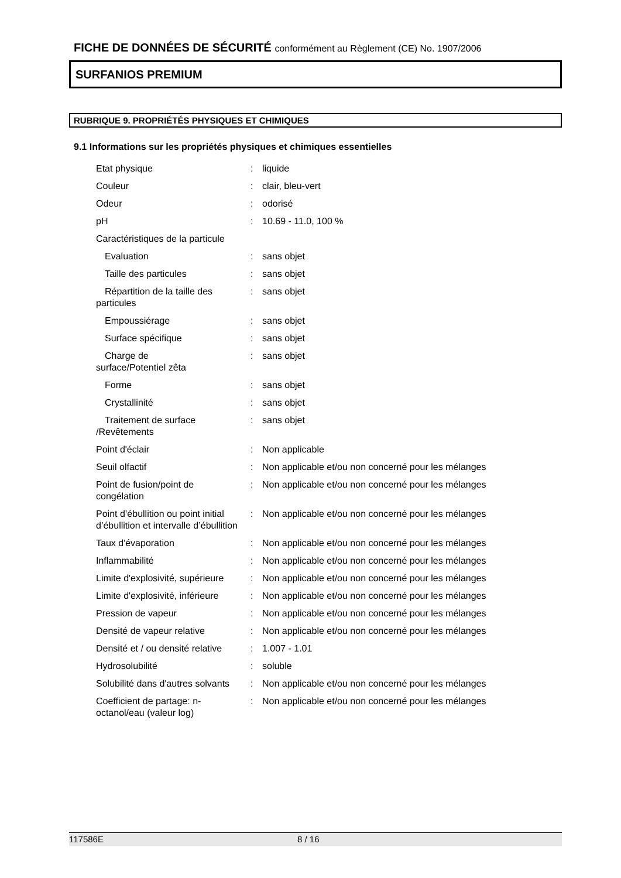FICHE DE DONNÉES DE SÉCURITÉ conformément au Règlement (CE) No. 1907/2006
SURFANIOS PREMIUM
RUBRIQUE 9. PROPRIÉTÉS PHYSIQUES ET CHIMIQUES
9.1 Informations sur les propriétés physiques et chimiques essentielles
| Etat physique | : | liquide |
| Couleur | : | clair, bleu-vert |
| Odeur | : | odorisé |
| pH | : | 10.69 - 11.0, 100 % |
| Caractéristiques de la particule | | |
| Evaluation | : | sans objet |
| Taille des particules | : | sans objet |
| Répartition de la taille des particules | : | sans objet |
| Empoussiérage | : | sans objet |
| Surface spécifique | : | sans objet |
| Charge de surface/Potentiel zêta | : | sans objet |
| Forme | : | sans objet |
| Crystallinité | : | sans objet |
| Traitement de surface /Revêtements | : | sans objet |
| Point d'éclair | : | Non applicable |
| Seuil olfactif | : | Non applicable et/ou non concerné pour les mélanges |
| Point de fusion/point de congélation | : | Non applicable et/ou non concerné pour les mélanges |
| Point d’ébullition ou point initial d’ébullition et intervalle d’ébullition | : | Non applicable et/ou non concerné pour les mélanges |
| Taux d'évaporation | : | Non applicable et/ou non concerné pour les mélanges |
| Inflammabilité | : | Non applicable et/ou non concerné pour les mélanges |
| Limite d'explosivité, supérieure | : | Non applicable et/ou non concerné pour les mélanges |
| Limite d'explosivité, inférieure | : | Non applicable et/ou non concerné pour les mélanges |
| Pression de vapeur | : | Non applicable et/ou non concerné pour les mélanges |
| Densité de vapeur relative | : | Non applicable et/ou non concerné pour les mélanges |
| Densité et / ou densité relative | : | 1.007 - 1.01 |
| Hydrosolubilité | : | soluble |
| Solubilité dans d'autres solvants | : | Non applicable et/ou non concerné pour les mélanges |
| Coefficient de partage: n-octanol/eau (valeur log) | : | Non applicable et/ou non concerné pour les mélanges |
117586E 8 / 16